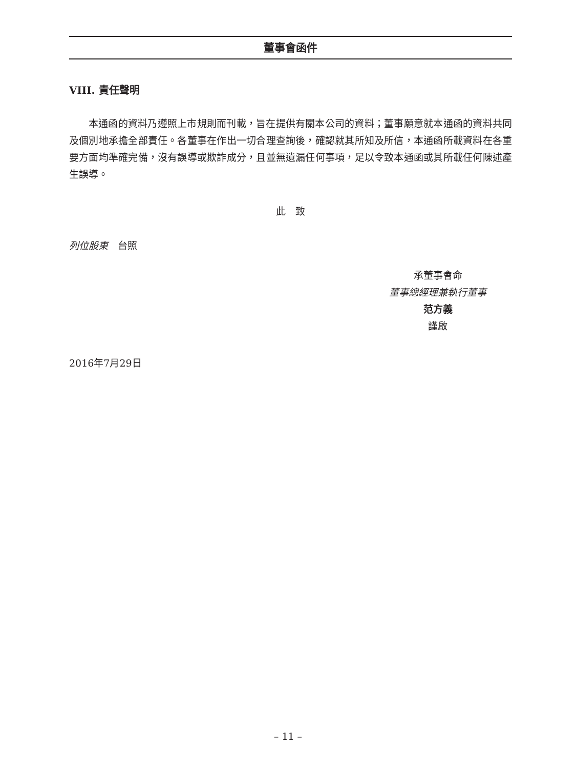董事會函件
VIII. 責任聲明
本通函的資料乃遵照上市規則而刊載，旨在提供有關本公司的資料；董事願意就本通函的資料共同及個別地承擔全部責任。各董事在作出一切合理查詢後，確認就其所知及所信，本通函所載資料在各重要方面均準確完備，沒有誤導或欺詐成分，且並無遺漏任何事項，足以令致本通函或其所載任何陳述產生誤導。
此　致
列位股東　台照
承董事會命
董事總經理兼執行董事
范方義
謹啟
2016年7月29日
– 11 –